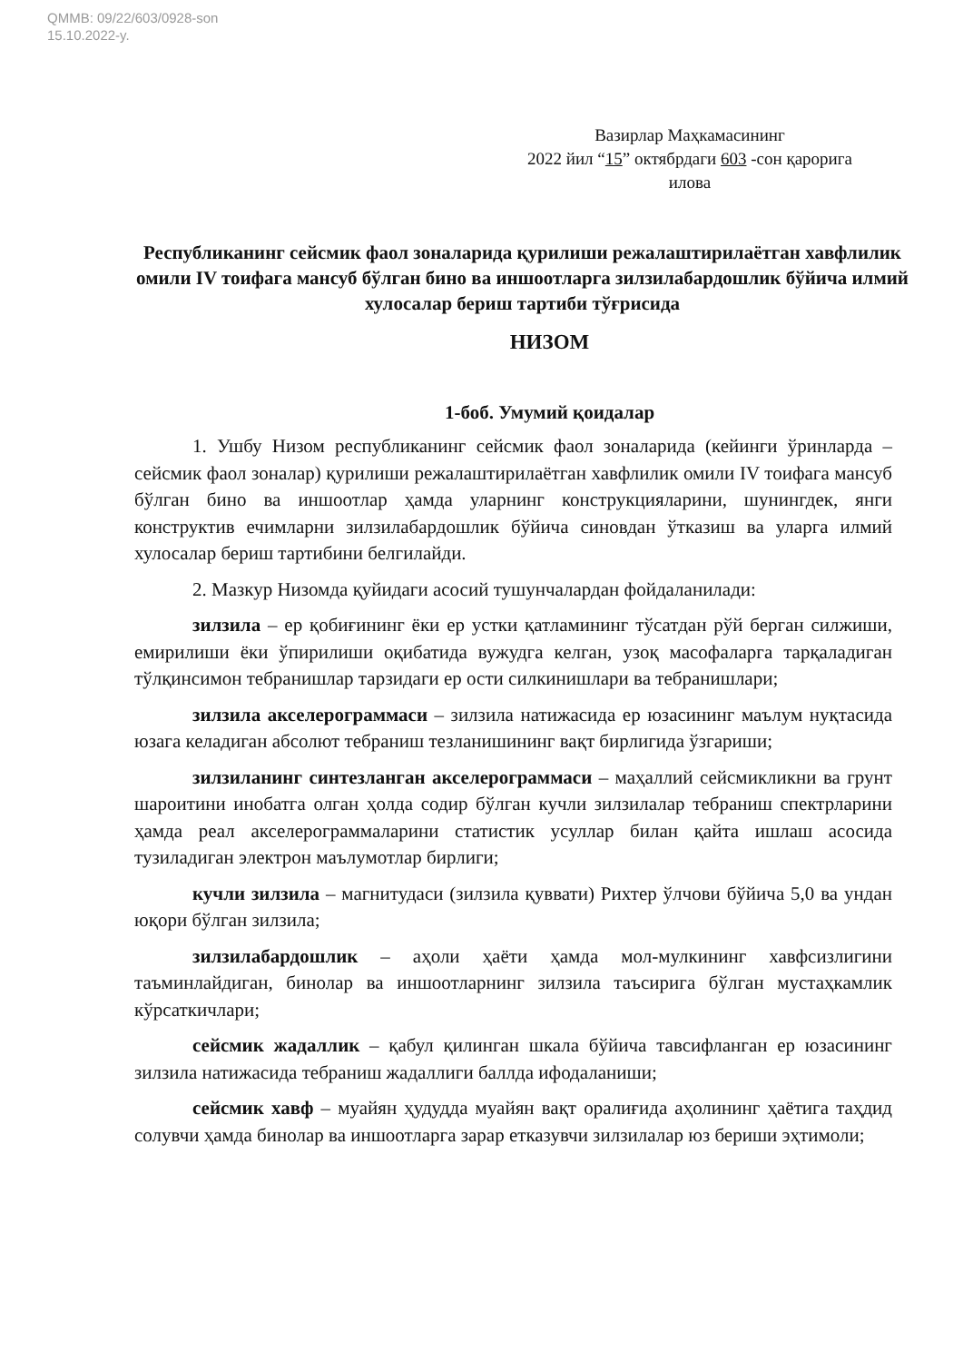QMMB: 09/22/603/0928-son
15.10.2022-y.
Вазирлар Маҳкамасининг
2022 йил “15” октябрдаги 603 -сон қарорига
илова
Республиканинг сейсмик фаол зоналарида қурилиши режалаштирилаётган хавфлилик омили IV тоифага мансуб бўлган бино ва иншоотларга зилзилабардошлик бўйича илмий хулосалар бериш тартиби тўғрисида
НИЗОМ
1-боб. Умумий қоидалар
1. Ушбу Низом республиканинг сейсмик фаол зоналарида (кейинги ўринларда – сейсмик фаол зоналар) қурилиши режалаштирилаётган хавфлилик омили IV тоифага мансуб бўлган бино ва иншоотлар ҳамда уларнинг конструкцияларини, шунингдек, янги конструктив ечимларни зилзилабардошлик бўйича синовдан ўтказиш ва уларга илмий хулосалар бериш тартибини белгилайди.
2. Мазкур Низомда қуйидаги асосий тушунчалардан фойдаланилади:
зилзила – ер қобиғининг ёки ер устки қатламининг тўсатдан рўй берган силжиши, емирилиши ёки ўпирилиши оқибатида вужудга келган, узоқ масофаларга тарқаладиган тўлқинсимон тебранишлар тарзидаги ер ости силкинишлари ва тебранишлари;
зилзила акселерограммаси – зилзила натижасида ер юзасининг маълум нуқтасида юзага келадиган абсолют тебраниш тезланишининг вақт бирлигида ўзгариши;
зилзиланинг синтезланган акселерограммаси – маҳаллий сейсмикликни ва грунт шароитини инобатга олган ҳолда содир бўлган кучли зилзилалар тебраниш спектрларини ҳамда реал акселерограммаларини статистик усуллар билан қайта ишлаш асосида тузиладиган электрон маълумотлар бирлиги;
кучли зилзила – магнитудаси (зилзила қуввати) Рихтер ўлчови бўйича 5,0 ва ундан юқори бўлган зилзила;
зилзилабардошлик – аҳоли ҳаёти ҳамда мол-мулкининг хавфсизлигини таъминлайдиган, бинолар ва иншоотларнинг зилзила таъсирига бўлган мустаҳкамлик кўрсаткичлари;
сейсмик жадаллик – қабул қилинган шкала бўйича тавсифланган ер юзасининг зилзила натижасида тебраниш жадаллиги баллда ифодаланиши;
сейсмик хавф – муайян ҳудудда муайян вақт оралиғида аҳолининг ҳаётига таҳдид солувчи ҳамда бинолар ва иншоотларга зарар етказувчи зилзилалар юз бериши эҳтимоли;